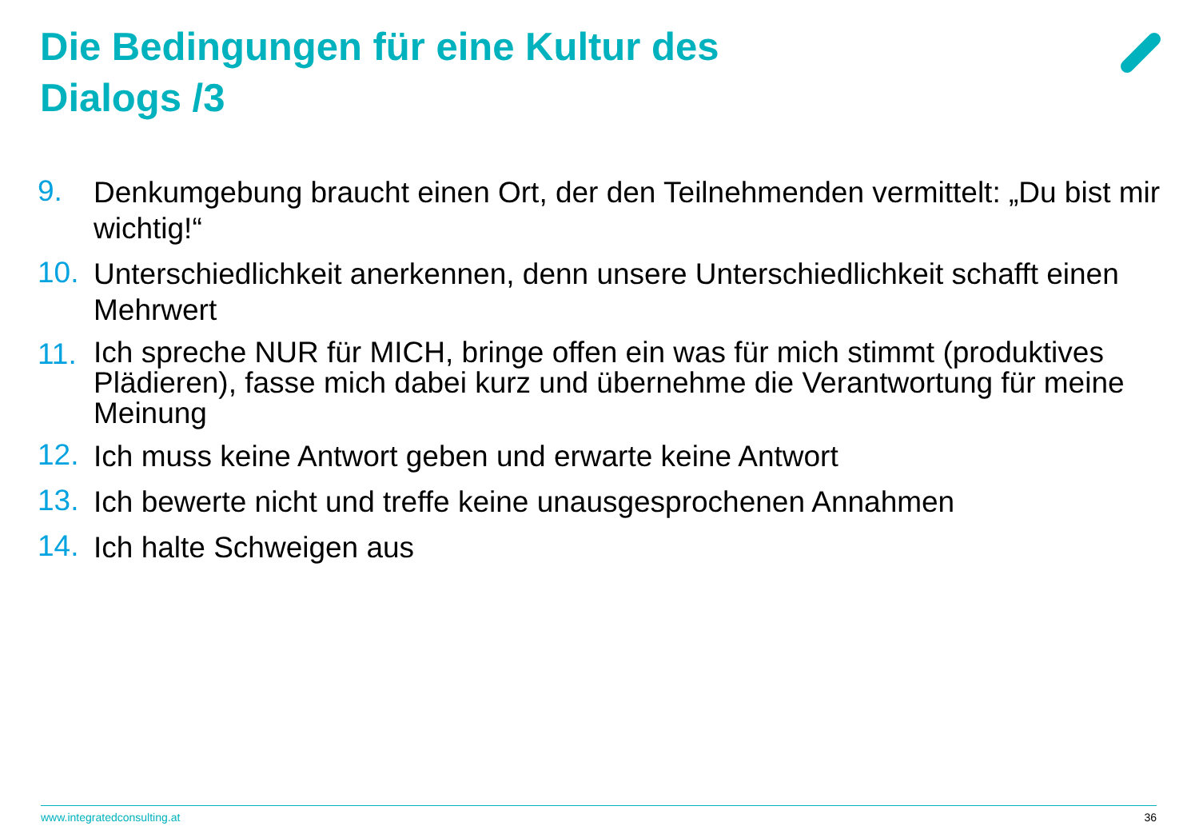Die Bedingungen für eine Kultur des
Dialogs /3
9. Denkumgebung braucht einen Ort, der den Teilnehmenden vermittelt: „Du bist mir wichtig!“
10. Unterschiedlichkeit anerkennen, denn unsere Unterschiedlichkeit schafft einen Mehrwert
11. Ich spreche NUR für MICH, bringe offen ein was für mich stimmt (produktives Plädieren), fasse mich dabei kurz und übernehme die Verantwortung für meine Meinung
12. Ich muss keine Antwort geben und erwarte keine Antwort
13. Ich bewerte nicht und treffe keine unausgesprochenen Annahmen
14. Ich halte Schweigen aus
www.integratedconsulting.at 36